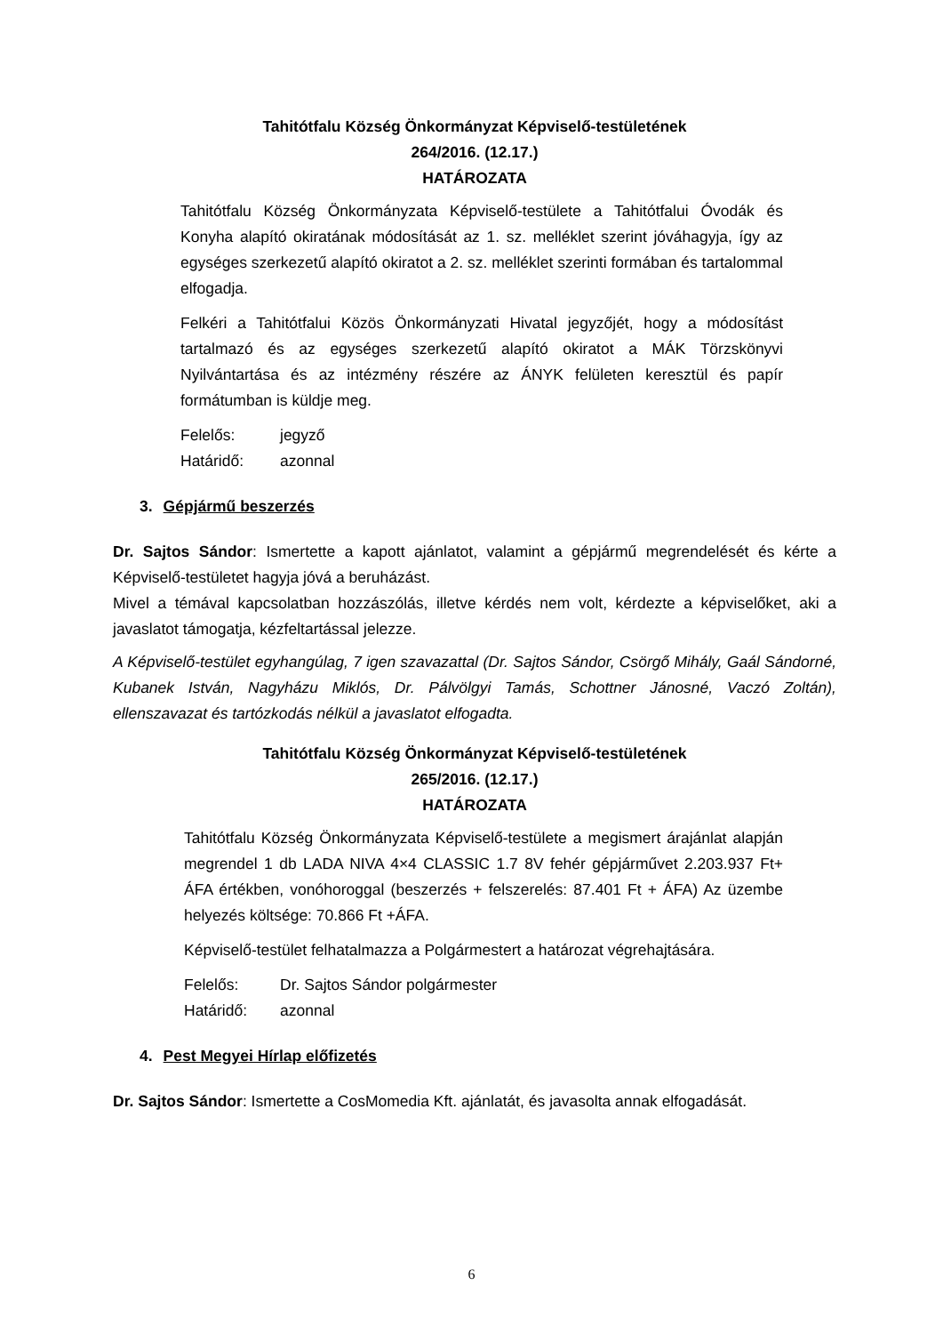Tahitótfalu Község Önkormányzat Képviselő-testületének
264/2016. (12.17.)
HATÁROZATA
Tahitótfalu Község Önkormányzata Képviselő-testülete a Tahitótfalui Óvodák és Konyha alapító okiratának módosítását az 1. sz. melléklet szerint jóváhagyja, így az egységes szerkezetű alapító okiratot a 2. sz. melléklet szerinti formában és tartalommal elfogadja.
Felkéri a Tahitótfalui Közös Önkormányzati Hivatal jegyzőjét, hogy a módosítást tartalmazó és az egységes szerkezetű alapító okiratot a MÁK Törzskönyvi Nyilvántartása és az intézmény részére az ÁNYK felületen keresztül és papír formátumban is küldje meg.
Felelős: jegyző
Határidő: azonnal
3. Gépjármű beszerzés
Dr. Sajtos Sándor: Ismertette a kapott ajánlatot, valamint a gépjármű megrendelését és kérte a Képviselő-testületet hagyja jóvá a beruházást.
Mivel a témával kapcsolatban hozzászólás, illetve kérdés nem volt, kérdezte a képviselőket, aki a javaslatot támogatja, kézfeltartással jelezze.
A Képviselő-testület egyhangúlag, 7 igen szavazattal (Dr. Sajtos Sándor, Csörgő Mihály, Gaál Sándorné, Kubanek István, Nagyházu Miklós, Dr. Pálvölgyi Tamás, Schottner Jánosné, Vaczó Zoltán), ellenszavazat és tartózkodás nélkül a javaslatot elfogadta.
Tahitótfalu Község Önkormányzat Képviselő-testületének
265/2016. (12.17.)
HATÁROZATA
Tahitótfalu Község Önkormányzata Képviselő-testülete a megismert árajánlat alapján megrendel 1 db LADA NIVA 4×4 CLASSIC 1.7 8V fehér gépjárművet 2.203.937 Ft+ ÁFA értékben, vonóhoroggal (beszerzés + felszerelés: 87.401 Ft + ÁFA) Az üzembe helyezés költsége: 70.866 Ft +ÁFA.
Képviselő-testület felhatalmazza a Polgármestert a határozat végrehajtására.
Felelős: Dr. Sajtos Sándor polgármester
Határidő: azonnal
4. Pest Megyei Hírlap előfizetés
Dr. Sajtos Sándor: Ismertette a CosMomedia Kft. ajánlatát, és javasolta annak elfogadását.
6